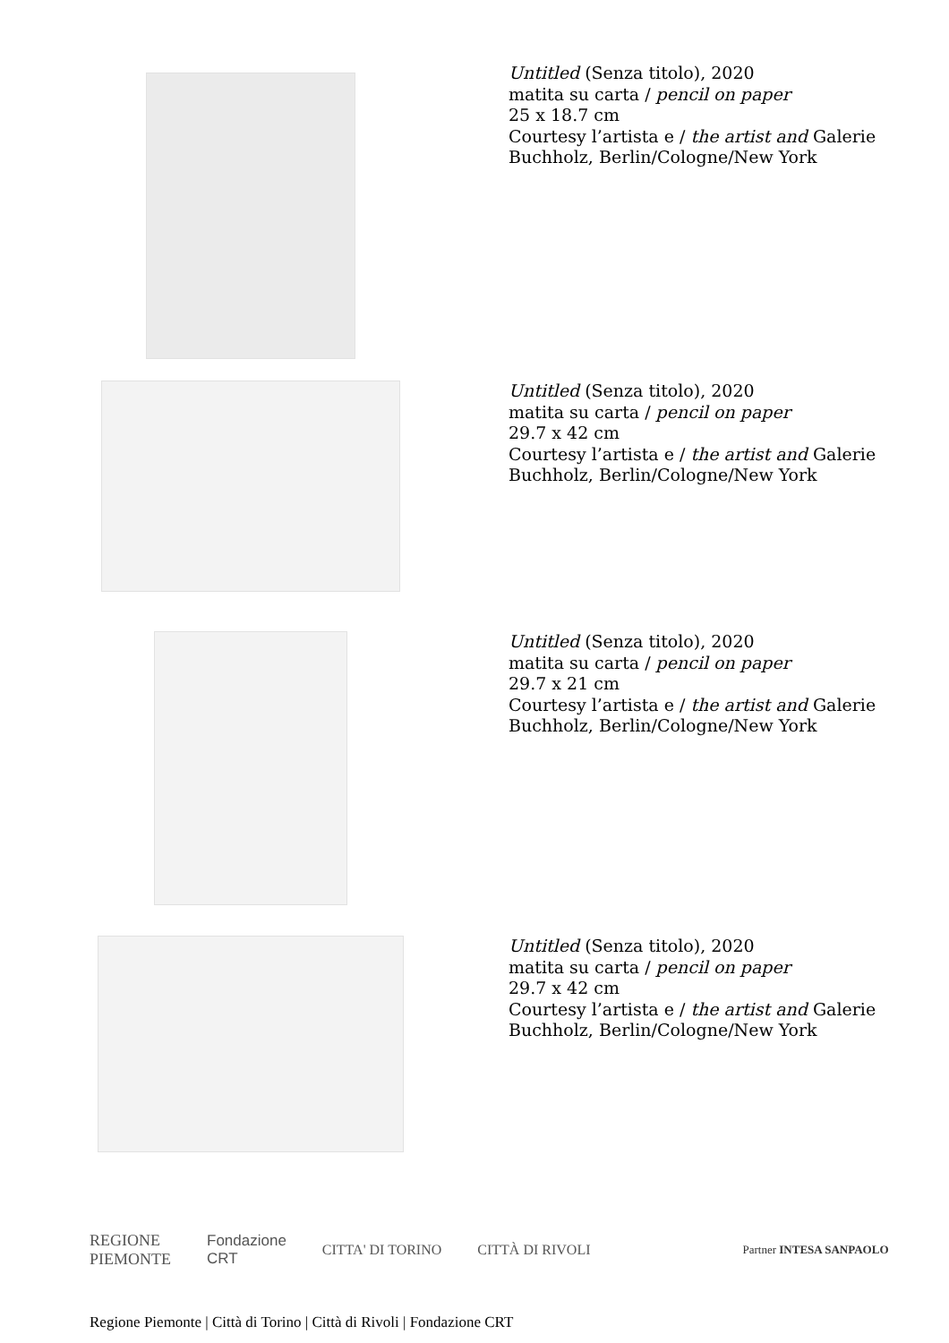Untitled (Senza titolo), 2020
matita su carta / pencil on paper
25 x 18.7 cm
Courtesy l’artista e / the artist and Galerie
Buchholz, Berlin/Cologne/New York
Untitled (Senza titolo), 2020
matita su carta / pencil on paper
29.7 x 42 cm
Courtesy l’artista e / the artist and Galerie
Buchholz, Berlin/Cologne/New York
Untitled (Senza titolo), 2020
matita su carta / pencil on paper
29.7 x 21 cm
Courtesy l’artista e / the artist and Galerie
Buchholz, Berlin/Cologne/New York
Untitled (Senza titolo), 2020
matita su carta / pencil on paper
29.7 x 42 cm
Courtesy l’artista e / the artist and Galerie
Buchholz, Berlin/Cologne/New York
REGIONE
PIEMONTE
Fondazione
CRT
CITTA' DI TORINO CITTÀ DI RIVOLI
Partner INTESA SANPAOLO
Regione Piemonte | Città di Torino | Città di Rivoli | Fondazione CRT